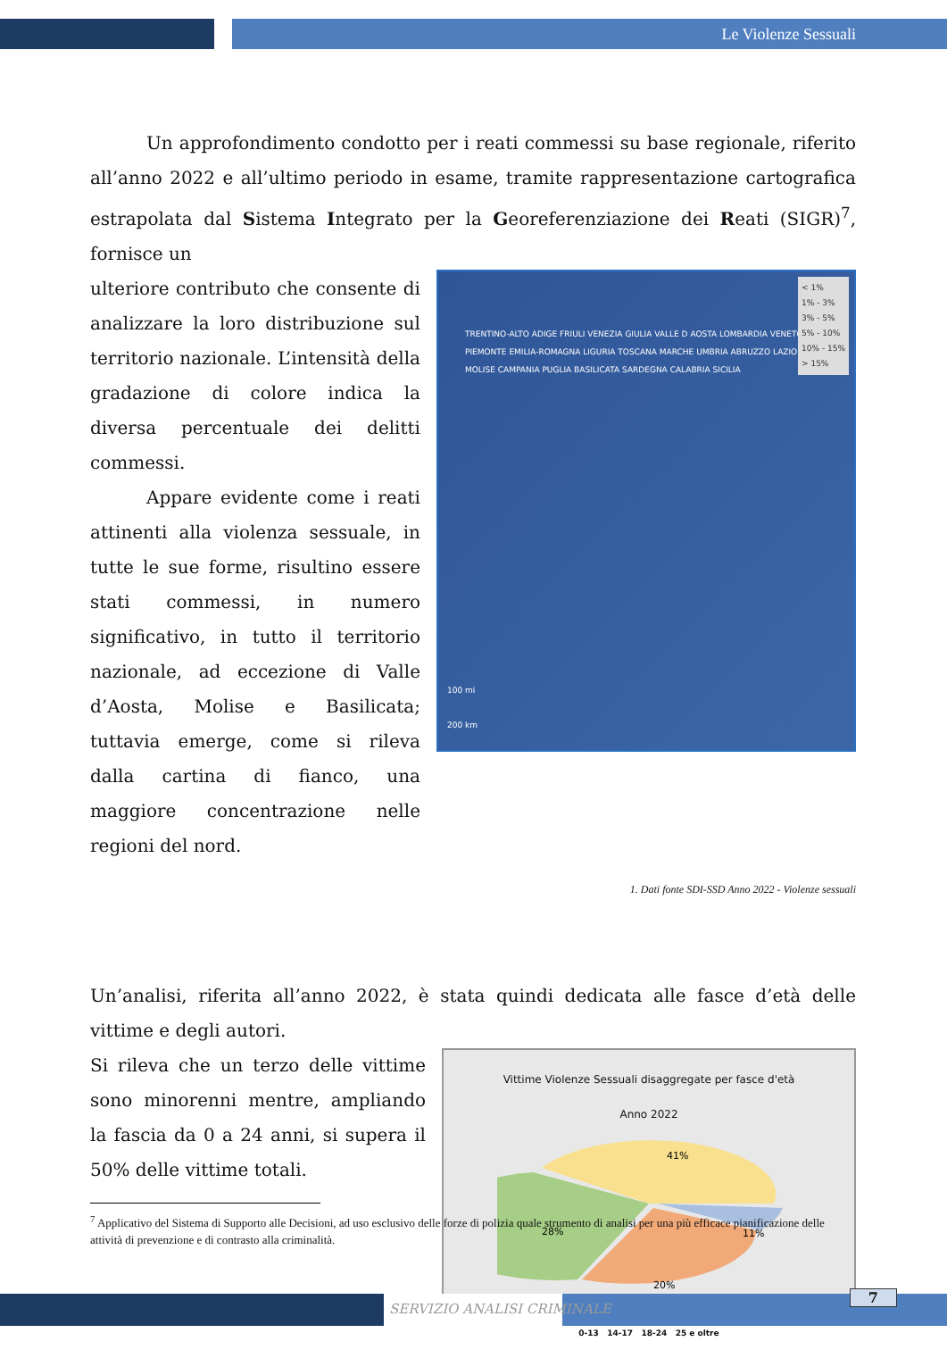Le Violenze Sessuali
Un approfondimento condotto per i reati commessi su base regionale, riferito all’anno 2022 e all’ultimo periodo in esame, tramite rappresentazione cartografica estrapolata dal Sistema Integrato per la Georeferenziazione dei Reati (SIGR)<sup>7</sup>, fornisce un
ulteriore contributo che consente di analizzare la loro distribuzione sul territorio nazionale. L’intensità della gradazione di colore indica la diversa percentuale dei delitti commessi.
Appare evidente come i reati attinenti alla violenza sessuale, in tutte le sue forme, risultino essere stati commessi, in numero significativo, in tutto il territorio nazionale, ad eccezione di Valle d’Aosta, Molise e Basilicata; tuttavia emerge, come si rileva dalla cartina di fianco, una maggiore concentrazione nelle regioni del nord.
< 1%
1% - 3%
3% - 5%
5% - 10%
10% - 15%
> 15%
100 mi
200 km
TRENTINO-ALTO ADIGE FRIULI VENEZIA GIULIA VALLE D AOSTA LOMBARDIA VENETO PIEMONTE EMILIA-ROMAGNA LIGURIA TOSCANA MARCHE UMBRIA ABRUZZO LAZIO MOLISE CAMPANIA PUGLIA BASILICATA SARDEGNA CALABRIA SICILIA
1. Dati fonte SDI-SSD Anno 2022 - Violenze sessuali
Un’analisi, riferita all’anno 2022, è stata quindi dedicata alle fasce d’età delle vittime e degli autori.
Si rileva che un terzo delle vittime sono minorenni mentre, ampliando la fascia da 0 a 24 anni, si supera il 50% delle vittime totali.
Vittime Violenze Sessuali disaggregate per fasce d'età
Anno 2022
41%
28%
11%
20%
0-13 14-17 18-24 25 e oltre
<sup>7</sup> Applicativo del Sistema di Supporto alle Decisioni, ad uso esclusivo delle forze di polizia quale strumento di analisi per una più efficace pianificazione delle attività di prevenzione e di contrasto alla criminalità.
SERVIZIO ANALISI CRIMINALE
7